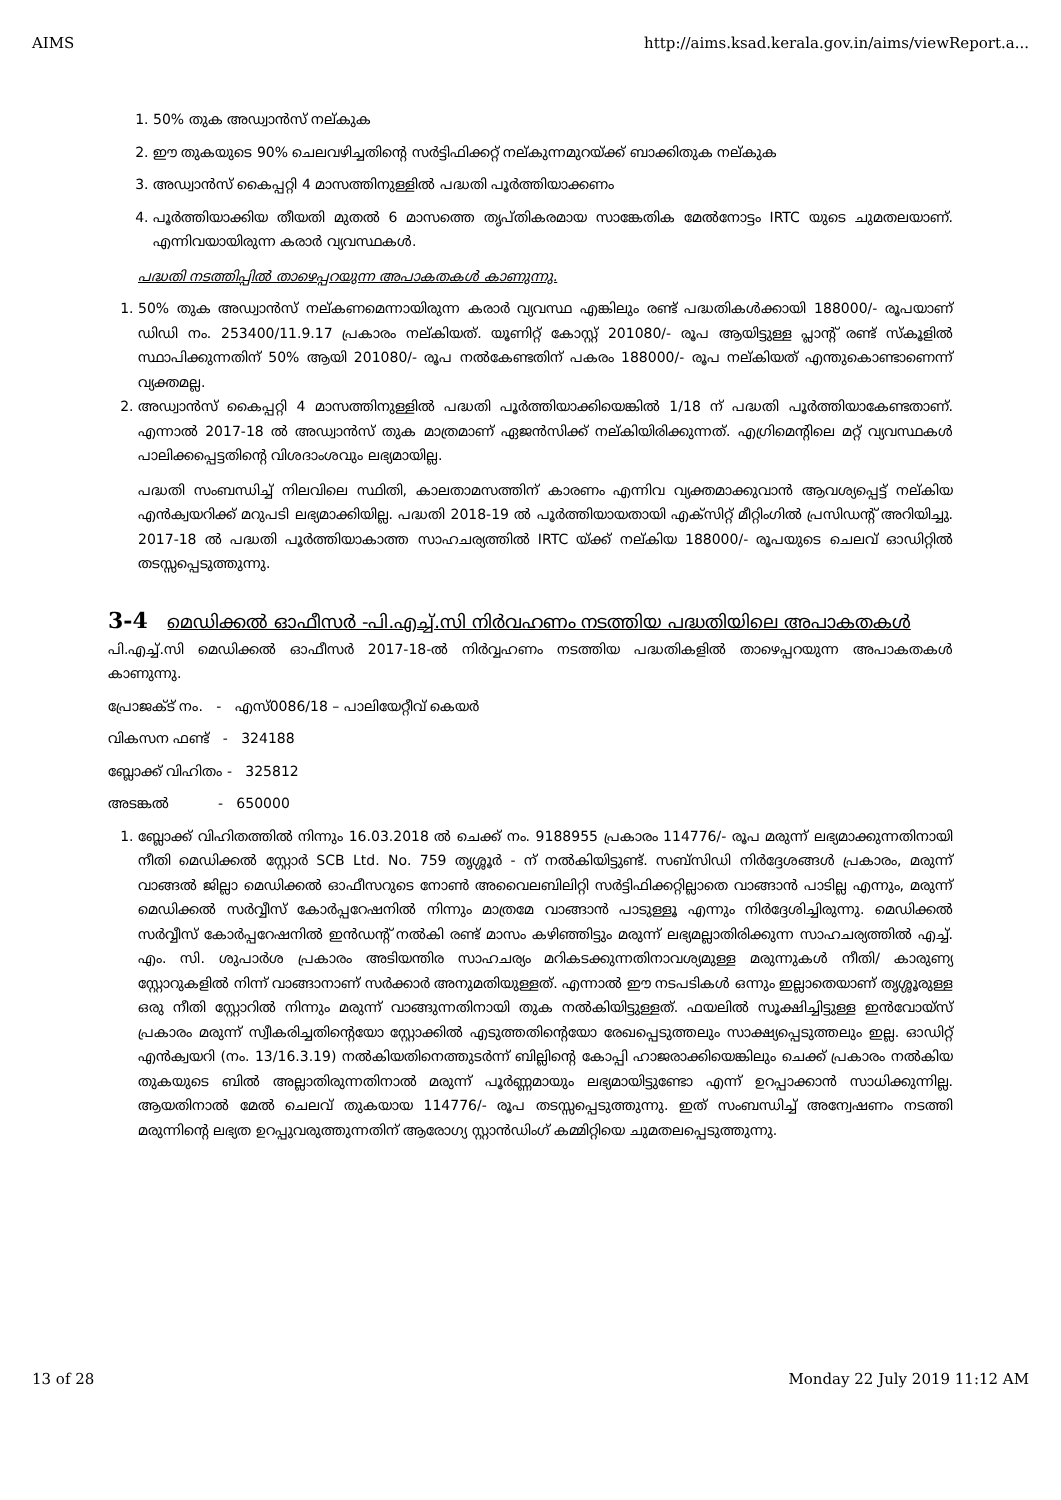AIMS http://aims.ksad.kerala.gov.in/aims/viewReport.a...
1. 50% തുക അഡ്വാൻസ് നല്കുക
2. ഈ തുകയുടെ 90% ചെലവഴിച്ചതിന്റെ സർട്ടിഫിക്കറ്റ് നല്കുന്നമുറയ്ക്ക് ബാക്കിതുക നല്കുക
3. അഡ്വാൻസ് കൈപ്പറ്റി 4 മാസത്തിനുള്ളിൽ പദ്ധതി പൂർത്തിയാക്കണം
4. പൂർത്തിയാക്കിയ തീയതി മുതൽ 6 മാസത്തെ തൃപ്തികരമായ സാങ്കേതിക മേൽനോട്ടം IRTC യുടെ ചുമതലയാണ്. എന്നിവയായിരുന്ന കരാർ വ്യവസ്ഥകൾ.
പദ്ധതി നടത്തിപ്പിൽ താഴെപ്പറയുന്ന അപാകതകൾ കാണുന്നു.
1. 50% തുക അഡ്വാൻസ് നല്കണമെന്നായിരുന്ന കരാർ വ്യവസ്ഥ എങ്കിലും രണ്ട് പദ്ധതികൾക്കായി 188000/- രൂപയാണ് ഡിഡി നം. 253400/11.9.17 പ്രകാരം നല്കിയത്. യൂണിറ്റ് കോസ്റ്റ് 201080/- രൂപ ആയിട്ടുള്ള പ്ലാന്റ് രണ്ട് സ്കൂളിൽ സ്ഥാപിക്കുന്നതിന് 50% ആയി 201080/- രൂപ നൽകേണ്ടതിന് പകരം 188000/- രൂപ നല്കിയത് എന്തുകൊണ്ടാണെന്ന് വ്യക്തമല്ല.
2. അഡ്വാൻസ് കൈപ്പറ്റി 4 മാസത്തിനുള്ളിൽ പദ്ധതി പൂർത്തിയാക്കിയെങ്കിൽ 1/18 ന് പദ്ധതി പൂർത്തിയാകേണ്ടതാണ്. എന്നാൽ 2017-18 ൽ അഡ്വാൻസ് തുക മാത്രമാണ് ഏജൻസിക്ക് നല്കിയിരിക്കുന്നത്. എഗ്രിമെന്റിലെ മറ്റ് വ്യവസ്ഥകൾ പാലിക്കപ്പെട്ടതിന്റെ വിശദാംശവും ലഭ്യമായില്ല.
പദ്ധതി സംബന്ധിച്ച് നിലവിലെ സ്ഥിതി, കാലതാമസത്തിന് കാരണം എന്നിവ വ്യക്തമാക്കുവാൻ ആവശ്യപ്പെട്ട് നല്കിയ എൻക്വയറിക്ക് മറുപടി ലഭ്യമാക്കിയില്ല. പദ്ധതി 2018-19 ൽ പൂർത്തിയായതായി എക്സിറ്റ് മീറ്റിംഗിൽ പ്രസിഡന്റ് അറിയിച്ചു. 2017-18 ൽ പദ്ധതി പൂർത്തിയാകാത്ത സാഹചര്യത്തിൽ IRTC യ്ക്ക് നല്കിയ 188000/- രൂപയുടെ ചെലവ് ഓഡിറ്റിൽ തടസ്സപ്പെടുത്തുന്നു.
3-4 മെഡിക്കൽ ഓഫീസർ -പി.എച്ച്.സി നിർവഹണം നടത്തിയ പദ്ധതിയിലെ അപാകതകൾ
പി.എച്ച്.സി മെഡിക്കൽ ഓഫീസർ 2017-18-ൽ നിർവ്വഹണം നടത്തിയ പദ്ധതികളിൽ താഴെപ്പറയുന്ന അപാകതകൾ കാണുന്നു.
പ്രോജക്ട് നം. - എസ്0086/18 – പാലിയേറ്റീവ് കെയർ
വികസന ഫണ്ട് - 324188
ബ്ലോക്ക് വിഹിതം - 325812
അടങ്കൽ - 650000
1. ബ്ലോക്ക് വിഹിതത്തിൽ നിന്നും 16.03.2018 ൽ ചെക്ക് നം. 9188955 പ്രകാരം 114776/- രൂപ മരുന്ന് ലഭ്യമാക്കുന്നതിനായി നീതി മെഡിക്കൽ സ്റ്റോർ SCB Ltd. No. 759 തൃശ്ശൂർ - ന് നൽകിയിട്ടുണ്ട്. സബ്സിഡി നിർദ്ദേശങ്ങൾ പ്രകാരം, മരുന്ന് വാങ്ങൽ ജില്ലാ മെഡിക്കൽ ഓഫീസറുടെ നോൺ അവൈലബിലിറ്റി സർട്ടിഫിക്കറ്റില്ലാതെ വാങ്ങാൻ പാടില്ല എന്നും, മരുന്ന് മെഡിക്കൽ സർവ്വീസ് കോർപ്പറേഷനിൽ നിന്നും മാത്രമേ വാങ്ങാൻ പാടുള്ളൂ എന്നും നിർദ്ദേശിച്ചിരുന്നു. മെഡിക്കൽ സർവ്വീസ് കോർപ്പറേഷനിൽ ഇൻഡന്റ് നൽകി രണ്ട് മാസം കഴിഞ്ഞിട്ടും മരുന്ന് ലഭ്യമല്ലാതിരിക്കുന്ന സാഹചര്യത്തിൽ എച്ച്. എം. സി. ശുപാർശ പ്രകാരം അടിയന്തിര സാഹചര്യം മറികടക്കുന്നതിനാവശ്യമുള്ള മരുന്നുകൾ നീതി/ കാരുണ്യ സ്റ്റോറുകളിൽ നിന്ന് വാങ്ങാനാണ് സർക്കാർ അനുമതിയുള്ളത്. എന്നാൽ ഈ നടപടികൾ ഒന്നും ഇല്ലാതെയാണ് തൃശ്ശൂരുള്ള ഒരു നീതി സ്റ്റോറിൽ നിന്നും മരുന്ന് വാങ്ങുന്നതിനായി തുക നൽകിയിട്ടുള്ളത്. ഫയലിൽ സൂക്ഷിച്ചിട്ടുള്ള ഇൻവോയ്സ് പ്രകാരം മരുന്ന് സ്വീകരിച്ചതിന്റെയോ സ്റ്റോക്കിൽ എടുത്തതിന്റെയോ രേഖപ്പെടുത്തലും സാക്ഷ്യപ്പെടുത്തലും ഇല്ല. ഓഡിറ്റ് എൻക്വയറി (നം. 13/16.3.19) നൽകിയതിനെത്തുടർന്ന് ബില്ലിന്റെ കോപ്പി ഹാജരാക്കിയെങ്കിലും ചെക്ക് പ്രകാരം നൽകിയ തുകയുടെ ബിൽ അല്ലാതിരുന്നതിനാൽ മരുന്ന് പൂർണ്ണമായും ലഭ്യമായിട്ടുണ്ടോ എന്ന് ഉറപ്പാക്കാൻ സാധിക്കുന്നില്ല. ആയതിനാൽ മേൽ ചെലവ് തുകയായ 114776/- രൂപ തടസ്സപ്പെടുത്തുന്നു. ഇത് സംബന്ധിച്ച് അന്വേഷണം നടത്തി മരുന്നിന്റെ ലഭ്യത ഉറപ്പുവരുത്തുന്നതിന് ആരോഗ്യ സ്റ്റാൻഡിംഗ് കമ്മിറ്റിയെ ചുമതലപ്പെടുത്തുന്നു.
13 of 28 Monday 22 July 2019 11:12 AM